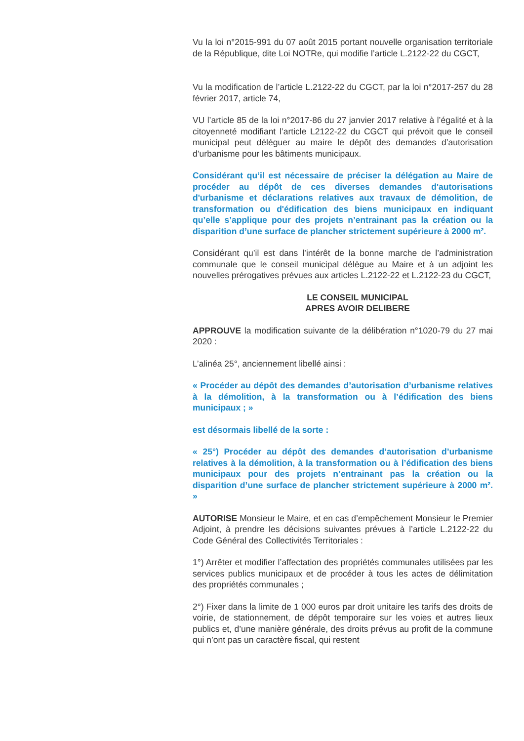Vu la loi n°2015-991 du 07 août 2015 portant nouvelle organisation territoriale de la République, dite Loi NOTRe, qui modifie l’article L.2122-22 du CGCT,
Vu la modification de l’article L.2122-22 du CGCT, par la loi n°2017-257 du 28 février 2017, article 74,
VU l’article 85 de la loi n°2017-86 du 27 janvier 2017 relative à l’égalité et à la citoyenneté modifiant l’article L2122-22 du CGCT qui prévoit que le conseil municipal peut déléguer au maire le dépôt des demandes d’autorisation d’urbanisme pour les bâtiments municipaux.
Considérant qu’il est nécessaire de préciser la délégation au Maire de procéder au dépôt de ces diverses demandes d'autorisations d'urbanisme et déclarations relatives aux travaux de démolition, de transformation ou d'édification des biens municipaux en indiquant qu’elle s’applique pour des projets n’entrainant pas la création ou la disparition d’une surface de plancher strictement supérieure à 2000 m².
Considérant qu’il est dans l’intérêt de la bonne marche de l’administration communale que le conseil municipal délègue au Maire et à un adjoint les nouvelles prérogatives prévues aux articles L.2122-22 et L.2122-23 du CGCT,
LE CONSEIL MUNICIPAL
APRES AVOIR DELIBERE
APPROUVE la modification suivante de la délibération n°1020-79 du 27 mai 2020 :
L’alinéa 25°, anciennement libellé ainsi :
« Procéder au dépôt des demandes d’autorisation d’urbanisme relatives à la démolition, à la transformation ou à l’édification des biens municipaux ; »
est désormais libellé de la sorte :
« 25°) Procéder au dépôt des demandes d’autorisation d’urbanisme relatives à la démolition, à la transformation ou à l’édification des biens municipaux pour des projets n’entrainant pas la création ou la disparition d’une surface de plancher strictement supérieure à 2000 m². »
AUTORISE Monsieur le Maire, et en cas d’empêchement Monsieur le Premier Adjoint, à prendre les décisions suivantes prévues à l’article L.2122-22 du Code Général des Collectivités Territoriales :
1°) Arrêter et modifier l’affectation des propriétés communales utilisées par les services publics municipaux et de procéder à tous les actes de délimitation des propriétés communales ;
2°) Fixer dans la limite de 1 000 euros par droit unitaire les tarifs des droits de voirie, de stationnement, de dépôt temporaire sur les voies et autres lieux publics et, d’une manière générale, des droits prévus au profit de la commune qui n’ont pas un caractère fiscal, qui restent